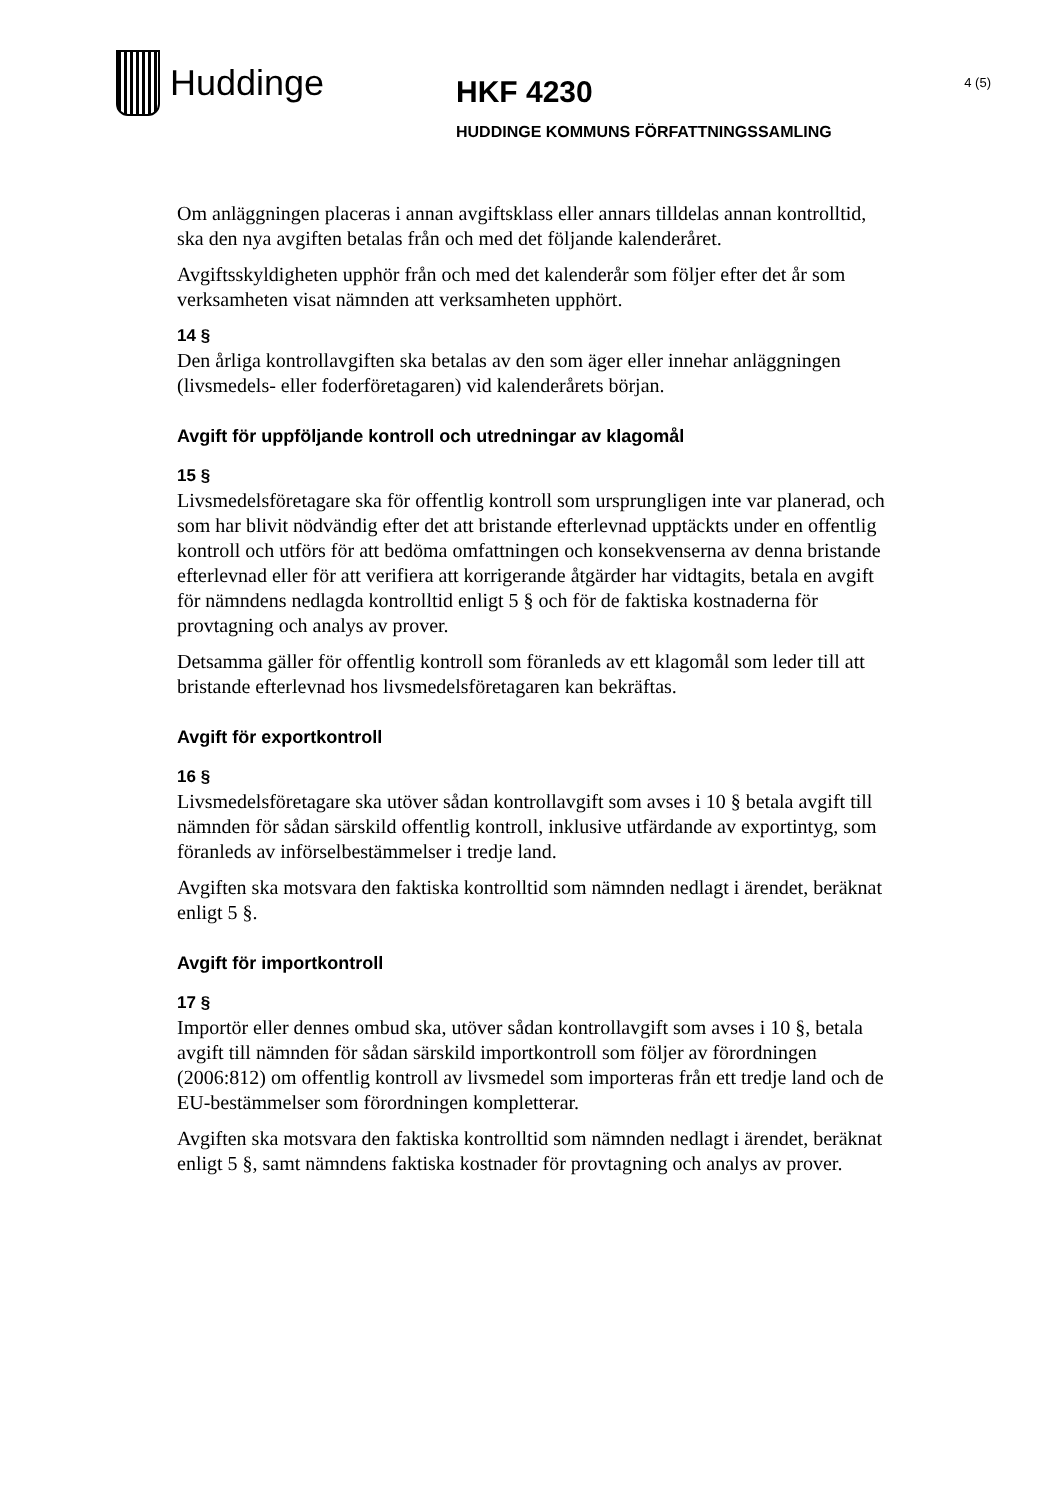Huddinge
HKF 4230
HUDDINGE KOMMUNS FÖRFATTNINGSSAMLING
4 (5)
Om anläggningen placeras i annan avgiftsklass eller annars tilldelas annan kontrolltid, ska den nya avgiften betalas från och med det följande kalenderåret.
Avgiftsskyldigheten upphör från och med det kalenderår som följer efter det år som verksamheten visat nämnden att verksamheten upphört.
14 §
Den årliga kontrollavgiften ska betalas av den som äger eller innehar anläggningen (livsmedels- eller foderföretagaren) vid kalenderårets början.
Avgift för uppföljande kontroll och utredningar av klagomål
15 §
Livsmedelsföretagare ska för offentlig kontroll som ursprungligen inte var planerad, och som har blivit nödvändig efter det att bristande efterlevnad upptäckts under en offentlig kontroll och utförs för att bedöma omfattningen och konsekvenserna av denna bristande efterlevnad eller för att verifiera att korrigerande åtgärder har vidtagits, betala en avgift för nämndens nedlagda kontrolltid enligt 5 § och för de faktiska kostnaderna för provtagning och analys av prover.
Detsamma gäller för offentlig kontroll som föranleds av ett klagomål som leder till att bristande efterlevnad hos livsmedelsföretagaren kan bekräftas.
Avgift för exportkontroll
16 §
Livsmedelsföretagare ska utöver sådan kontrollavgift som avses i 10 § betala avgift till nämnden för sådan särskild offentlig kontroll, inklusive utfärdande av exportintyg, som föranleds av införselbestämmelser i tredje land.
Avgiften ska motsvara den faktiska kontrolltid som nämnden nedlagt i ärendet, beräknat enligt 5 §.
Avgift för importkontroll
17 §
Importör eller dennes ombud ska, utöver sådan kontrollavgift som avses i 10 §, betala avgift till nämnden för sådan särskild importkontroll som följer av förordningen (2006:812) om offentlig kontroll av livsmedel som importeras från ett tredje land och de EU-bestämmelser som förordningen kompletterar.
Avgiften ska motsvara den faktiska kontrolltid som nämnden nedlagt i ärendet, beräknat enligt 5 §, samt nämndens faktiska kostnader för provtagning och analys av prover.